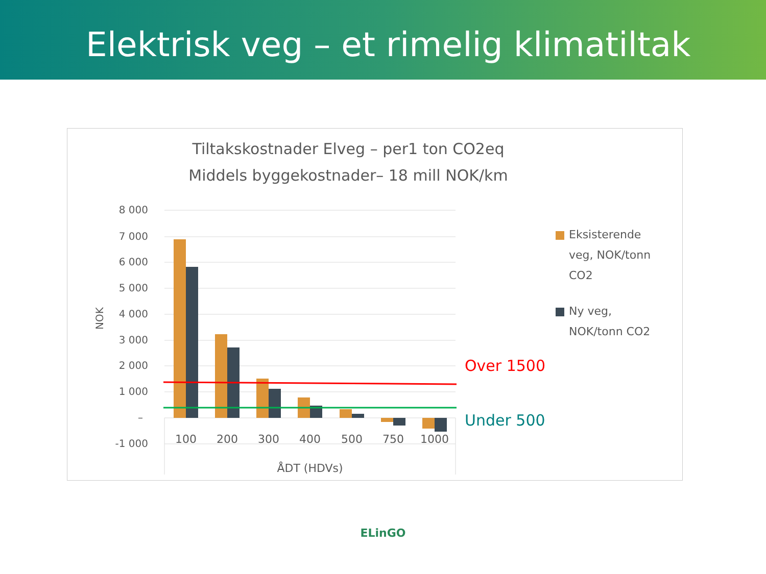Elektrisk veg – et rimelig klimatiltak
Tiltakskostnader Elveg – per1 ton CO2eq
Middels byggekostnader– 18 mill NOK/km
8 000
7 000
6 000
5 000
4 000
3 000
2 000
1 000
–
-1 000
NOK
100
200
300
400
500
750
1000
ÅDT (HDVs)
Over 1500
Under 500
Eksisterende
veg, NOK/tonn
CO2
Ny veg,
NOK/tonn CO2
ELinGO